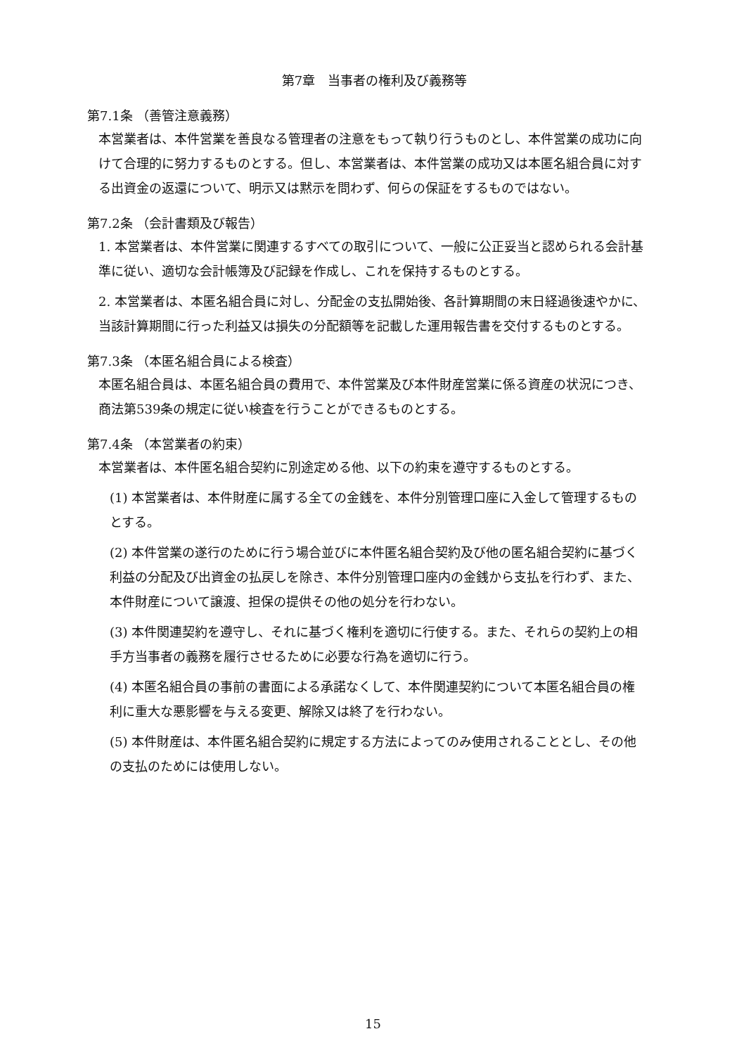第7章　当事者の権利及び義務等
第7.1条 （善管注意義務）
本営業者は、本件営業を善良なる管理者の注意をもって執り行うものとし、本件営業の成功に向けて合理的に努力するものとする。但し、本営業者は、本件営業の成功又は本匿名組合員に対する出資金の返還について、明示又は黙示を問わず、何らの保証をするものではない。
第7.2条 （会計書類及び報告）
1. 本営業者は、本件営業に関連するすべての取引について、一般に公正妥当と認められる会計基準に従い、適切な会計帳簿及び記録を作成し、これを保持するものとする。
2. 本営業者は、本匿名組合員に対し、分配金の支払開始後、各計算期間の末日経過後速やかに、当該計算期間に行った利益又は損失の分配額等を記載した運用報告書を交付するものとする。
第7.3条 （本匿名組合員による検査）
本匿名組合員は、本匿名組合員の費用で、本件営業及び本件財産営業に係る資産の状況につき、商法第539条の規定に従い検査を行うことができるものとする。
第7.4条 （本営業者の約束）
本営業者は、本件匿名組合契約に別途定める他、以下の約束を遵守するものとする。
(1) 本営業者は、本件財産に属する全ての金銭を、本件分別管理口座に入金して管理するものとする。
(2) 本件営業の遂行のために行う場合並びに本件匿名組合契約及び他の匿名組合契約に基づく利益の分配及び出資金の払戻しを除き、本件分別管理口座内の金銭から支払を行わず、また、本件財産について譲渡、担保の提供その他の処分を行わない。
(3) 本件関連契約を遵守し、それに基づく権利を適切に行使する。また、それらの契約上の相手方当事者の義務を履行させるために必要な行為を適切に行う。
(4) 本匿名組合員の事前の書面による承諾なくして、本件関連契約について本匿名組合員の権利に重大な悪影響を与える変更、解除又は終了を行わない。
(5) 本件財産は、本件匿名組合契約に規定する方法によってのみ使用されることとし、その他の支払のためには使用しない。
15